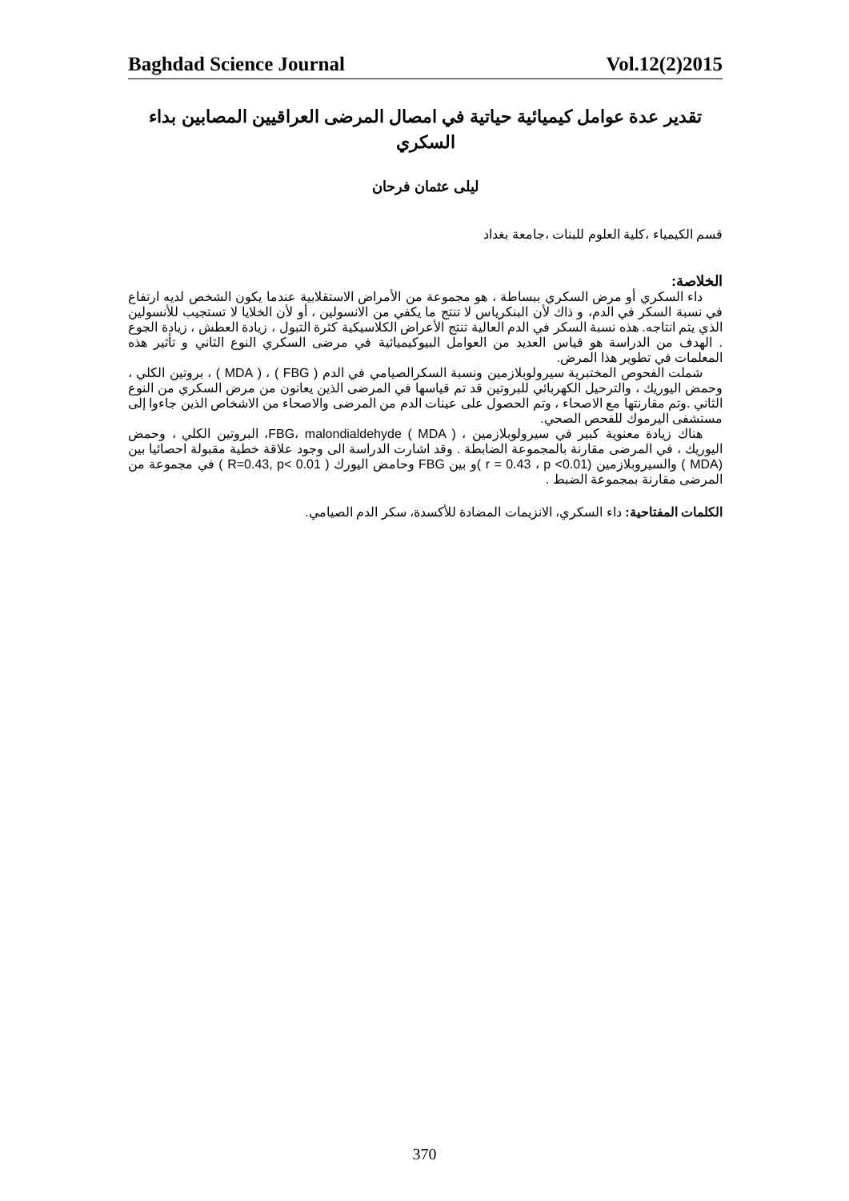Baghdad Science Journal Vol.12(2)2015
تقدير عدة عوامل كيميائية حياتية في امصال المرضى العراقيين المصابين بداء السكري
ليلى عثمان فرحان
قسم الكيمياء ،كلية العلوم للبنات ،جامعة بغداد
الخلاصة:
داء السكري أو مرض السكري ببساطة ، هو مجموعة من الأمراض الاستقلابية عندما يكون الشخص لديه ارتفاع في نسبة السكر في الدم، و ذاك لأن البنكرياس لا تنتج ما يكفي من الانسولين ، أو لأن الخلايا لا تستجيب للأنسولين الذي يتم انتاجه. هذه نسبة السكر في الدم العالية تنتج الأعراض الكلاسيكية كثرة التبول ، زيادة العطش ، زيادة الجوع . الهدف من الدراسة هو قياس العديد من العوامل البيوكيميائية في مرضى السكري النوع الثاني و تأثير هذه المعلمات في تطوير هذا المرض.
شملت الفحوص المختبرية سيرولوبلازمين ونسبة السكرالصيامي في الدم ( FBG ) ، ( MDA ) ، بروتين الكلي ، وحمض اليوريك ، والترحيل الكهربائي للبروتين قد تم قياسها في المرضى الذين يعانون من مرض السكري من النوع الثاني .وتم مقارنتها مع الاصحاء ، وتم الحصول على عينات الدم من المرضى والاصحاء من الاشخاص الذين جاءوا إلى مستشفى اليرموك للفحص الصحي.
هناك زيادة معنوية كبير في سيرولوبلازمين ، FBG، malondialdehyde ( MDA )، البروتين الكلي ، وحمض اليوريك ، في المرضى مقارنة بالمجموعة الضابطة . وقد اشارت الدراسة الى وجود علاقة خطية مقبولة احصائيا بين (MDA ) والسيروبلازمين (r = 0.43 ، p <0.01 )و بين FBG وحامض اليورك ( R=0.43, p< 0.01 ) في مجموعة من المرضى مقارنة بمجموعة الضبط .
الكلمات المفتاحية: داء السكري، الانزيمات المضادة للأكسدة، سكر الدم الصيامي.
370